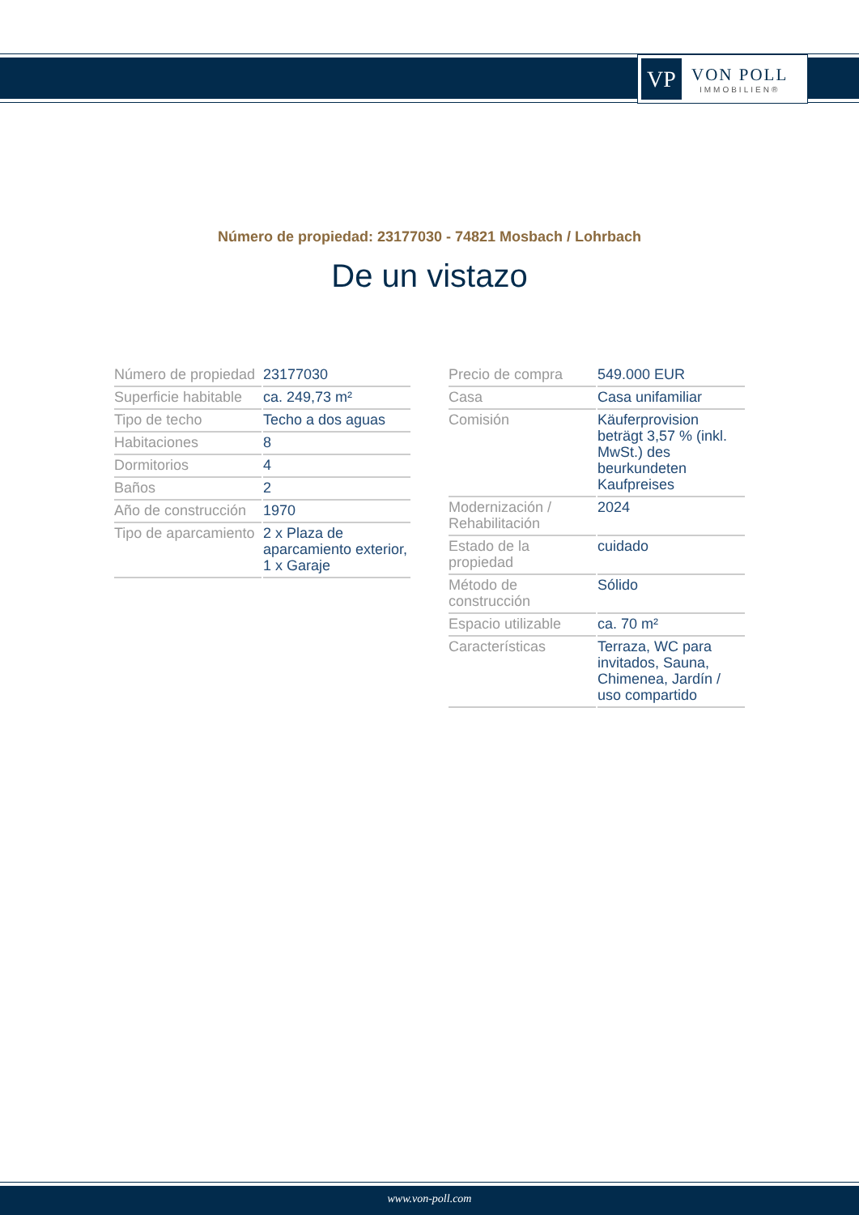VP
VON POLL
IMMOBILIEN®
Número de propiedad: 23177030 - 74821 Mosbach / Lohrbach
De un vistazo
| Número de propiedad | 23177030 |
| Superficie habitable | ca. 249,73 m² |
| Tipo de techo | Techo a dos aguas |
| Habitaciones | 8 |
| Dormitorios | 4 |
| Baños | 2 |
| Año de construcción | 1970 |
| Tipo de aparcamiento | 2 x Plaza de aparcamiento exterior, 1 x Garaje |
| Precio de compra | 549.000 EUR |
| Casa | Casa unifamiliar |
| Comisión | Käuferprovision beträgt 3,57 % (inkl. MwSt.) des beurkundeten Kaufpreises |
| Modernización / Rehabilitación | 2024 |
| Estado de la propiedad | cuidado |
| Método de construcción | Sólido |
| Espacio utilizable | ca. 70 m² |
| Características | Terraza, WC para invitados, Sauna, Chimenea, Jardín / uso compartido |
www.von-poll.com